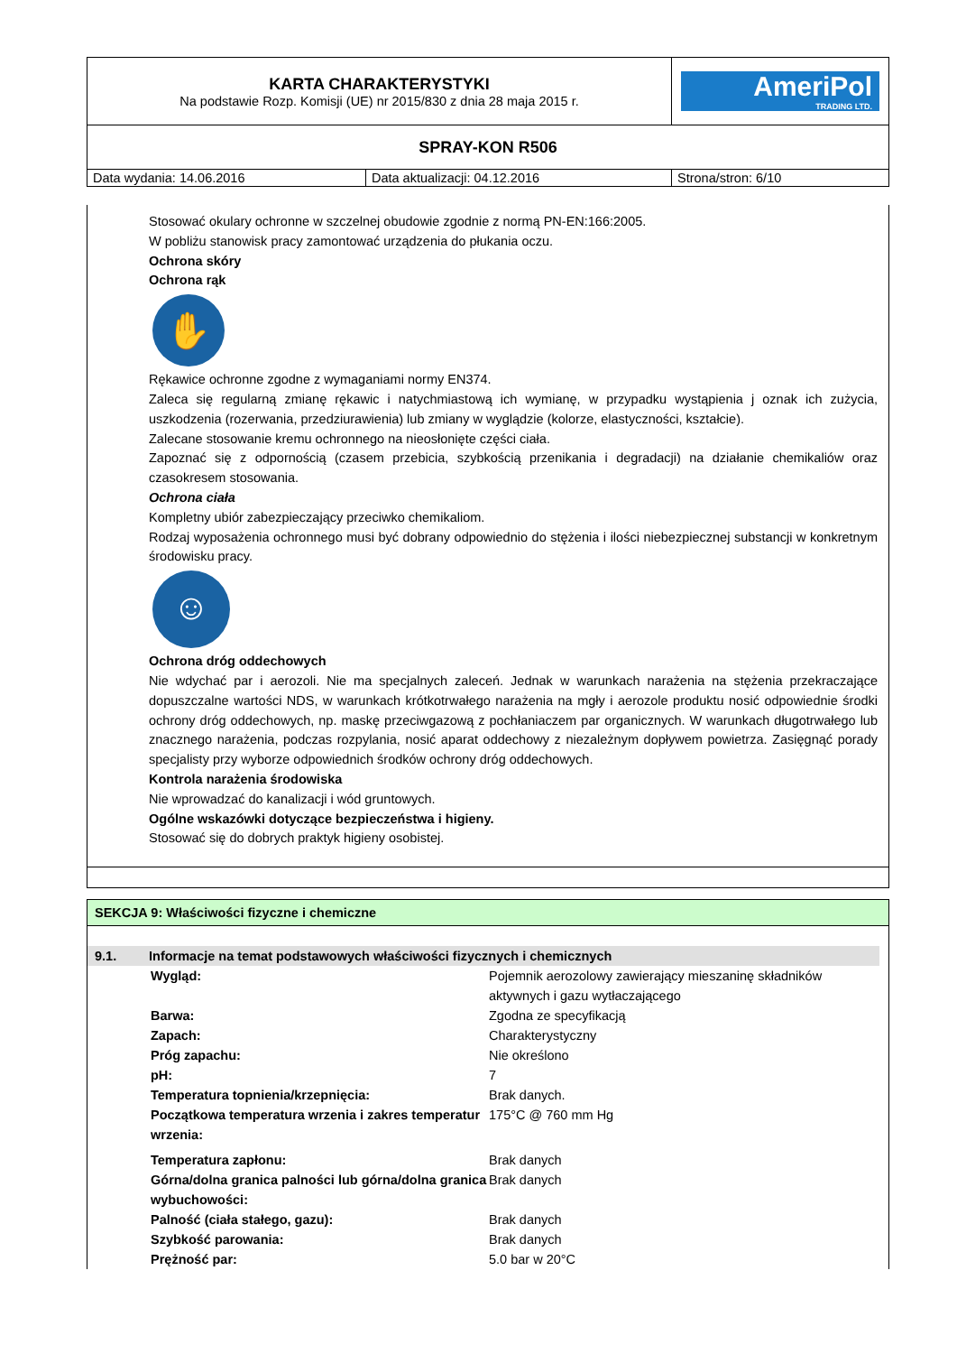| KARTA CHARAKTERYSTYKI Na podstawie Rozp. Komisji (UE) nr 2015/830 z dnia 28 maja 2015 r. | | AmeriPol TRADING LTD. |
| SPRAY-KON R506 | | |
| Data wydania: 14.06.2016 | Data aktualizacji: 04.12.2016 | Strona/stron: 6/10 |
Stosować okulary ochronne w szczelnej obudowie zgodnie z normą PN-EN:166:2005.
W pobliżu stanowisk pracy zamontować urządzenia do płukania oczu.
Ochrona skóry
Ochrona rąk
✋
Rękawice ochronne zgodne z wymaganiami normy EN374.
Zaleca się regularną zmianę rękawic i natychmiastową ich wymianę, w przypadku wystąpienia j oznak ich zużycia, uszkodzenia (rozerwania, przedziurawienia) lub zmiany w wyglądzie (kolorze, elastyczności, kształcie).
Zalecane stosowanie kremu ochronnego na nieosłonięte części ciała.
Zapoznać się z odpornością (czasem przebicia, szybkością przenikania i degradacji) na działanie chemikaliów oraz czasokresem stosowania.
Ochrona ciała
Kompletny ubiór zabezpieczający przeciwko chemikaliom.
Rodzaj wyposażenia ochronnego musi być dobrany odpowiednio do stężenia i ilości niebezpiecznej substancji w konkretnym środowisku pracy.
☺
Ochrona dróg oddechowych
Nie wdychać par i aerozoli. Nie ma specjalnych zaleceń. Jednak w warunkach narażenia na stężenia przekraczające dopuszczalne wartości NDS, w warunkach krótkotrwałego narażenia na mgły i aerozole produktu nosić odpowiednie środki ochrony dróg oddechowych, np. maskę przeciwgazową z pochłaniaczem par organicznych. W warunkach długotrwałego lub znacznego narażenia, podczas rozpylania, nosić aparat oddechowy z niezależnym dopływem powietrza. Zasięgnąć porady specjalisty przy wyborze odpowiednich środków ochrony dróg oddechowych.
Kontrola narażenia środowiska
Nie wprowadzać do kanalizacji i wód gruntowych.
Ogólne wskazówki dotyczące bezpieczeństwa i higieny.
Stosować się do dobrych praktyk higieny osobistej.
SEKCJA 9: Właściwości fizyczne i chemiczne
9.1. Informacje na temat podstawowych właściwości fizycznych i chemicznych
| Wygląd: | Pojemnik aerozolowy zawierający mieszaninę składników aktywnych i gazu wytłaczającego |
| Barwa: | Zgodna ze specyfikacją |
| Zapach: | Charakterystyczny |
| Próg zapachu: | Nie określono |
| pH: | 7 |
| Temperatura topnienia/krzepnięcia: | Brak danych. |
| Początkowa temperatura wrzenia i zakres temperatur wrzenia: | 175°C @ 760 mm Hg |
| Temperatura zapłonu: | Brak danych |
| Górna/dolna granica palności lub górna/dolna granica wybuchowości: | Brak danych |
| Palność (ciała stałego, gazu): | Brak danych |
| Szybkość parowania: | Brak danych |
| Prężność par: | 5.0 bar w 20°C |